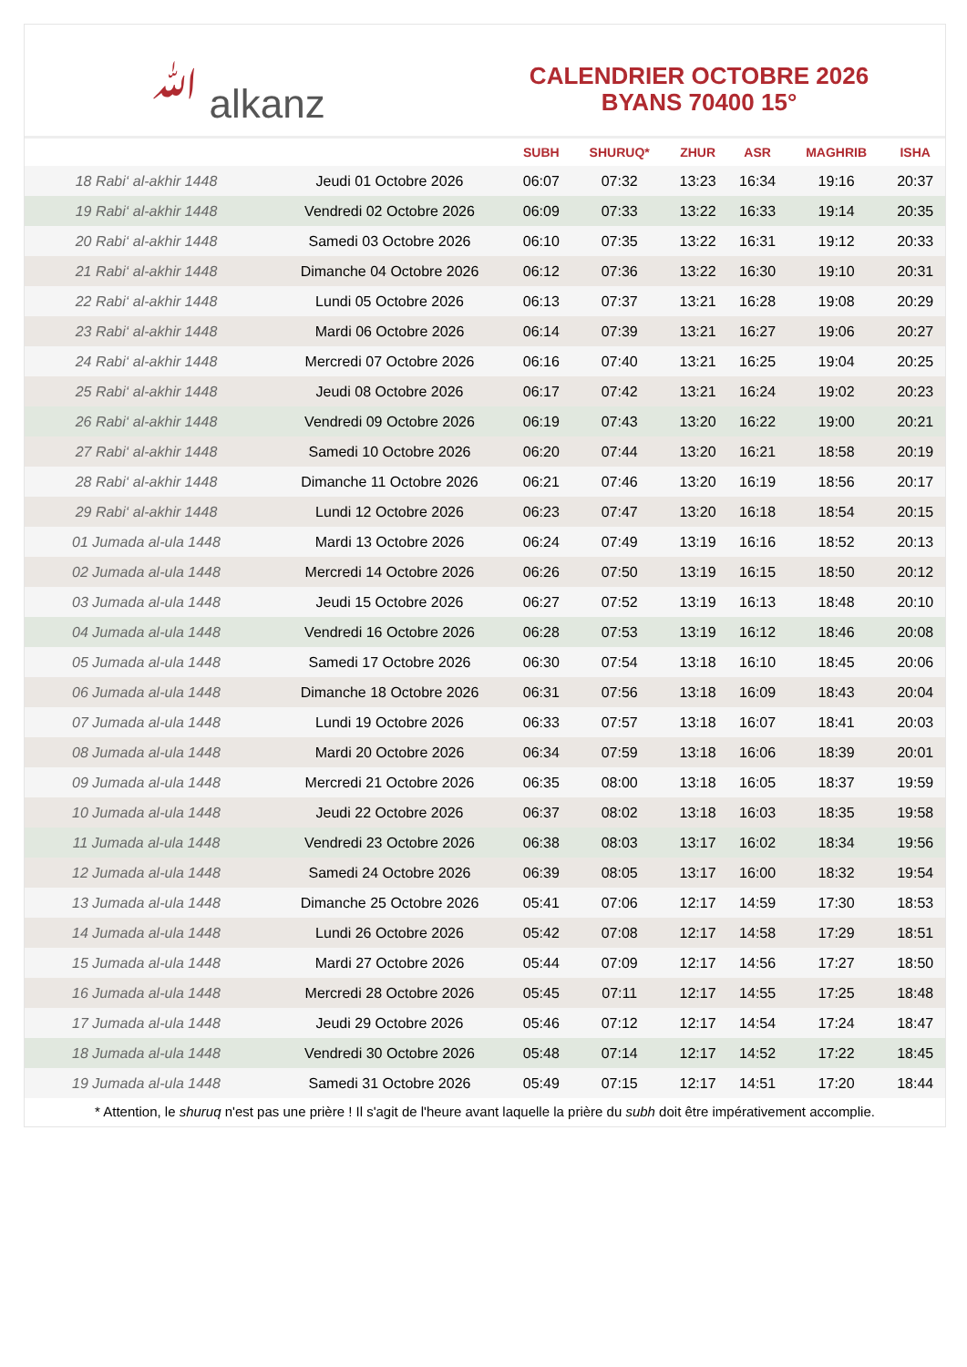ﷲ alkanz
CALENDRIER OCTOBRE 2026
BYANS 70400 15°
| | | SUBH | SHURUQ* | ZHUR | ASR | MAGHRIB | ISHA |
| --- | --- | --- | --- | --- | --- | --- | --- |
| 18 Rabi‘ al-akhir 1448 | Jeudi 01 Octobre 2026 | 06:07 | 07:32 | 13:23 | 16:34 | 19:16 | 20:37 |
| 19 Rabi‘ al-akhir 1448 | Vendredi 02 Octobre 2026 | 06:09 | 07:33 | 13:22 | 16:33 | 19:14 | 20:35 |
| 20 Rabi‘ al-akhir 1448 | Samedi 03 Octobre 2026 | 06:10 | 07:35 | 13:22 | 16:31 | 19:12 | 20:33 |
| 21 Rabi‘ al-akhir 1448 | Dimanche 04 Octobre 2026 | 06:12 | 07:36 | 13:22 | 16:30 | 19:10 | 20:31 |
| 22 Rabi‘ al-akhir 1448 | Lundi 05 Octobre 2026 | 06:13 | 07:37 | 13:21 | 16:28 | 19:08 | 20:29 |
| 23 Rabi‘ al-akhir 1448 | Mardi 06 Octobre 2026 | 06:14 | 07:39 | 13:21 | 16:27 | 19:06 | 20:27 |
| 24 Rabi‘ al-akhir 1448 | Mercredi 07 Octobre 2026 | 06:16 | 07:40 | 13:21 | 16:25 | 19:04 | 20:25 |
| 25 Rabi‘ al-akhir 1448 | Jeudi 08 Octobre 2026 | 06:17 | 07:42 | 13:21 | 16:24 | 19:02 | 20:23 |
| 26 Rabi‘ al-akhir 1448 | Vendredi 09 Octobre 2026 | 06:19 | 07:43 | 13:20 | 16:22 | 19:00 | 20:21 |
| 27 Rabi‘ al-akhir 1448 | Samedi 10 Octobre 2026 | 06:20 | 07:44 | 13:20 | 16:21 | 18:58 | 20:19 |
| 28 Rabi‘ al-akhir 1448 | Dimanche 11 Octobre 2026 | 06:21 | 07:46 | 13:20 | 16:19 | 18:56 | 20:17 |
| 29 Rabi‘ al-akhir 1448 | Lundi 12 Octobre 2026 | 06:23 | 07:47 | 13:20 | 16:18 | 18:54 | 20:15 |
| 01 Jumada al-ula 1448 | Mardi 13 Octobre 2026 | 06:24 | 07:49 | 13:19 | 16:16 | 18:52 | 20:13 |
| 02 Jumada al-ula 1448 | Mercredi 14 Octobre 2026 | 06:26 | 07:50 | 13:19 | 16:15 | 18:50 | 20:12 |
| 03 Jumada al-ula 1448 | Jeudi 15 Octobre 2026 | 06:27 | 07:52 | 13:19 | 16:13 | 18:48 | 20:10 |
| 04 Jumada al-ula 1448 | Vendredi 16 Octobre 2026 | 06:28 | 07:53 | 13:19 | 16:12 | 18:46 | 20:08 |
| 05 Jumada al-ula 1448 | Samedi 17 Octobre 2026 | 06:30 | 07:54 | 13:18 | 16:10 | 18:45 | 20:06 |
| 06 Jumada al-ula 1448 | Dimanche 18 Octobre 2026 | 06:31 | 07:56 | 13:18 | 16:09 | 18:43 | 20:04 |
| 07 Jumada al-ula 1448 | Lundi 19 Octobre 2026 | 06:33 | 07:57 | 13:18 | 16:07 | 18:41 | 20:03 |
| 08 Jumada al-ula 1448 | Mardi 20 Octobre 2026 | 06:34 | 07:59 | 13:18 | 16:06 | 18:39 | 20:01 |
| 09 Jumada al-ula 1448 | Mercredi 21 Octobre 2026 | 06:35 | 08:00 | 13:18 | 16:05 | 18:37 | 19:59 |
| 10 Jumada al-ula 1448 | Jeudi 22 Octobre 2026 | 06:37 | 08:02 | 13:18 | 16:03 | 18:35 | 19:58 |
| 11 Jumada al-ula 1448 | Vendredi 23 Octobre 2026 | 06:38 | 08:03 | 13:17 | 16:02 | 18:34 | 19:56 |
| 12 Jumada al-ula 1448 | Samedi 24 Octobre 2026 | 06:39 | 08:05 | 13:17 | 16:00 | 18:32 | 19:54 |
| 13 Jumada al-ula 1448 | Dimanche 25 Octobre 2026 | 05:41 | 07:06 | 12:17 | 14:59 | 17:30 | 18:53 |
| 14 Jumada al-ula 1448 | Lundi 26 Octobre 2026 | 05:42 | 07:08 | 12:17 | 14:58 | 17:29 | 18:51 |
| 15 Jumada al-ula 1448 | Mardi 27 Octobre 2026 | 05:44 | 07:09 | 12:17 | 14:56 | 17:27 | 18:50 |
| 16 Jumada al-ula 1448 | Mercredi 28 Octobre 2026 | 05:45 | 07:11 | 12:17 | 14:55 | 17:25 | 18:48 |
| 17 Jumada al-ula 1448 | Jeudi 29 Octobre 2026 | 05:46 | 07:12 | 12:17 | 14:54 | 17:24 | 18:47 |
| 18 Jumada al-ula 1448 | Vendredi 30 Octobre 2026 | 05:48 | 07:14 | 12:17 | 14:52 | 17:22 | 18:45 |
| 19 Jumada al-ula 1448 | Samedi 31 Octobre 2026 | 05:49 | 07:15 | 12:17 | 14:51 | 17:20 | 18:44 |
* Attention, le shuruq n'est pas une prière ! Il s'agit de l'heure avant laquelle la prière du subh doit être impérativement accomplie.